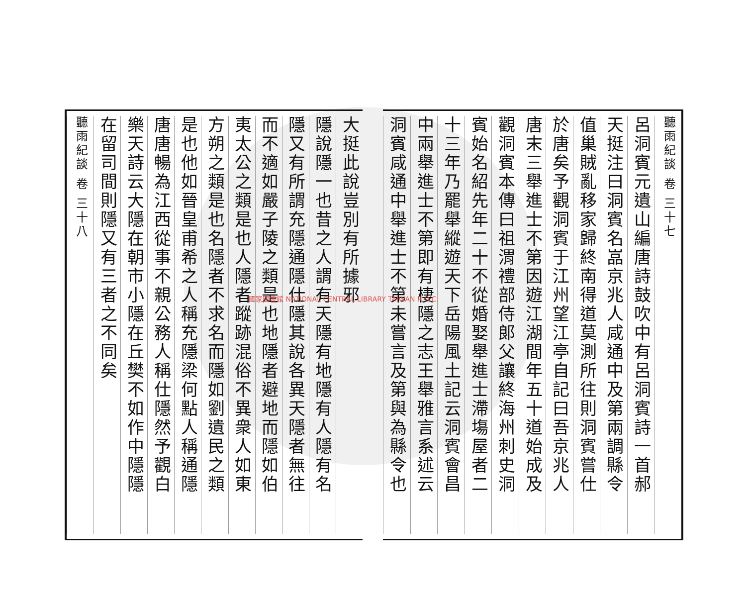聽雨紀談 卷 三十七
呂洞賓元遺山編唐詩鼓吹中有呂洞賓詩一首郝
天挺注曰洞賓名嵓京兆人咸通中及第兩調縣令
值巢賊亂移家歸終南得道莫測所往則洞賓嘗仕
於唐矣予觀洞賓于江州望江亭自記曰吾京兆人
唐末三舉進士不第因遊江湖間年五十道始成及
觀洞賓本傳曰祖渭禮部侍郎父讓終海州刺史洞
賓始名紹先年二十不從婚娶舉進士滯塲屋者二
十三年乃罷舉縱遊天下岳陽風土記云洞賓會昌
中兩舉進士不第即有棲隱之志王舉雅言系述云
洞賓咸通中舉進士不第未嘗言及第與為縣令也
大挺此說豈別有所據邪
隱說隱一也昔之人謂有天隱有地隱有人隱有名
隱又有所謂充隱通隱仕隱其說各異天隱者無往
而不適如嚴子陵之類是也地隱者避地而隱如伯
夷太公之類是也人隱者蹤跡混俗不異衆人如東
方朔之類是也名隱者不求名而隱如劉遺民之類
是也他如晉皇甫希之人稱充隱梁何點人稱通隱
唐唐暢為江西從事不親公務人稱仕隱然予觀白
樂天詩云大隱在朝市小隱在丘樊不如作中隱隱
在留司間則隱又有三者之不同矣
聽雨紀談 卷 三十八
國家圖書館 NATIONAL CENTRAL LIBRARY TAIWAN R.O.C.